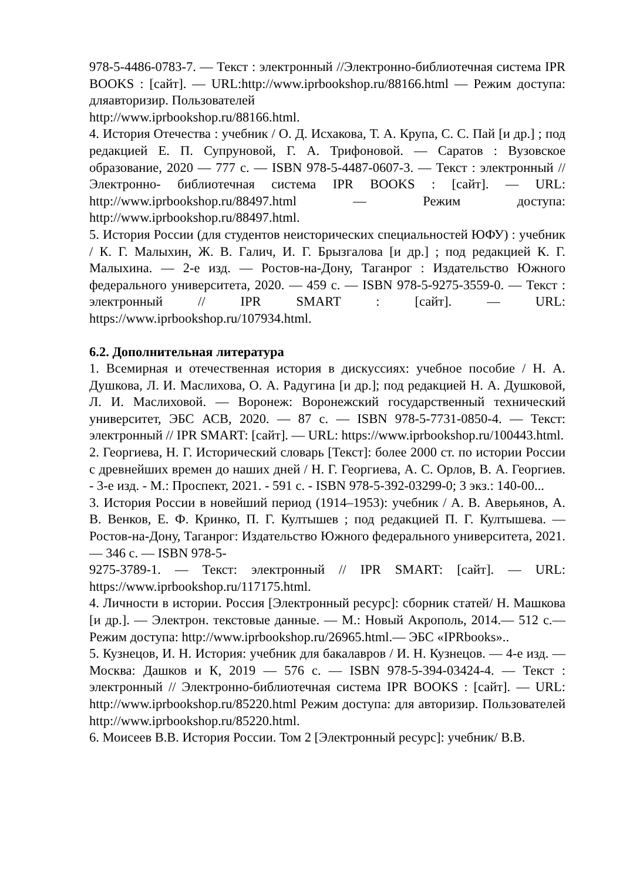978-5-4486-0783-7. — Текст : электронный //Электронно-библиотечная система IPR BOOKS : [сайт]. — URL:http://www.iprbookshop.ru/88166.html — Режим доступа: дляавторизир. Пользователей
http://www.iprbookshop.ru/88166.html.
4. История Отечества : учебник / О. Д. Исхакова, Т. А. Крупа, С. С. Пай [и др.] ; под редакцией Е. П. Супруновой, Г. А. Трифоновой. — Саратов : Вузовское образование, 2020 — 777 с. — ISBN 978-5-4487-0607-3. — Текст : электронный // Электронно- библиотечная система IPR BOOKS : [сайт]. — URL: http://www.iprbookshop.ru/88497.html — Режим доступа: http://www.iprbookshop.ru/88497.html.
5. История России (для студентов неисторических специальностей ЮФУ) : учебник / К. Г. Малыхин, Ж. В. Галич, И. Г. Брызгалова [и др.] ; под редакцией К. Г. Малыхина. — 2-е изд. — Ростов-на-Дону, Таганрог : Издательство Южного федерального университета, 2020. — 459 с. — ISBN 978-5-9275-3559-0. — Текст : электронный // IPR SMART : [сайт]. — URL: https://www.iprbookshop.ru/107934.html.
6.2. Дополнительная литература
1. Всемирная и отечественная история в дискуссиях: учебное пособие / Н. А. Душкова, Л. И. Маслихова, О. А. Радугина [и др.]; под редакцией Н. А. Душковой, Л. И. Маслиховой. — Воронеж: Воронежский государственный технический университет, ЭБС АСВ, 2020. — 87 с. — ISBN 978-5-7731-0850-4. — Текст: электронный // IPR SMART: [сайт]. — URL: https://www.iprbookshop.ru/100443.html.
2. Георгиева, Н. Г. Исторический словарь [Текст]: более 2000 ст. по истории России с древнейших времен до наших дней / Н. Г. Георгиева, А. С. Орлов, В. А. Георгиев. - 3-е изд. - М.: Проспект, 2021. - 591 с. - ISBN 978-5-392-03299-0; 3 экз.: 140-00...
3. История России в новейший период (1914–1953): учебник / А. В. Аверьянов, А. В. Венков, Е. Ф. Кринко, П. Г. Култышев ; под редакцией П. Г. Култышева. — Ростов-на-Дону, Таганрог: Издательство Южного федерального университета, 2021. — 346 с. — ISBN 978-5-
9275-3789-1. — Текст: электронный // IPR SMART: [сайт]. — URL: https://www.iprbookshop.ru/117175.html.
4. Личности в истории. Россия [Электронный ресурс]: сборник статей/ Н. Машкова [и др.]. — Электрон. текстовые данные. — М.: Новый Акрополь, 2014.— 512 с.— Режим доступа: http://www.iprbookshop.ru/26965.html.— ЭБС «IPRbooks»..
5. Кузнецов, И. Н. История: учебник для бакалавров / И. Н. Кузнецов. — 4-е изд. — Москва: Дашков и К, 2019 — 576 с. — ISBN 978-5-394-03424-4. — Текст : электронный // Электронно-библиотечная система IPR BOOKS : [сайт]. — URL: http://www.iprbookshop.ru/85220.html Режим доступа: для авторизир. Пользователей http://www.iprbookshop.ru/85220.html.
6. Моисеев В.В. История России. Том 2 [Электронный ресурс]: учебник/ В.В.